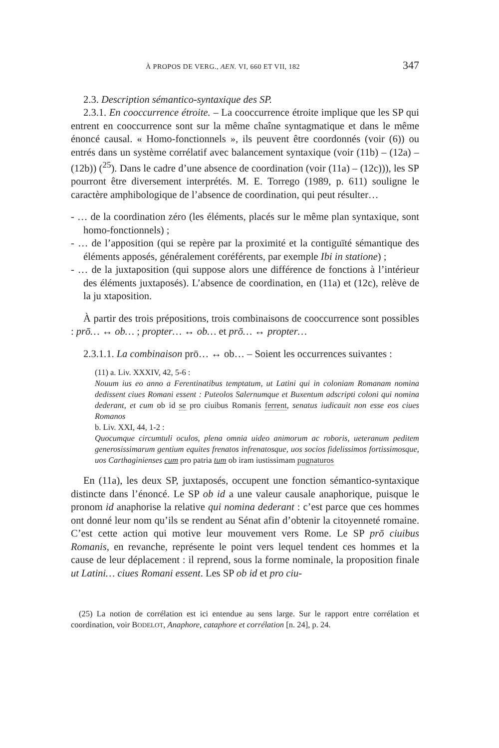À PROPOS DE VERG., AEN. VI, 660 ET VII, 182 347
2.3. Description sémantico-syntaxique des SP.
2.3.1. En cooccurrence étroite. – La cooccurrence étroite implique que les SP qui entrent en cooccurrence sont sur la même chaîne syntagmatique et dans le même énoncé causal. « Homo-fonctionnels », ils peuvent être coordonnés (voir (6)) ou entrés dans un système corrélatif avec balancement syntaxique (voir (11b) – (12a) – (12b)) (<sup>25</sup>). Dans le cadre d’une absence de coordination (voir (11a) – (12c))), les SP pourront être diversement interprétés. M. E. Torrego (1989, p. 611) souligne le caractère amphibologique de l’absence de coordination, qui peut résulter…
- … de la coordination zéro (les éléments, placés sur le même plan syntaxique, sont homo-fonctionnels) ;
- … de l’apposition (qui se repère par la proximité et la contiguïté sémantique des éléments apposés, généralement coréférents, par exemple Ibi in statione) ;
- … de la juxtaposition (qui suppose alors une différence de fonctions à l’intérieur des éléments juxtaposés). L’absence de coordination, en (11a) et (12c), relève de la ju xtaposition.
À partir des trois prépositions, trois combinaisons de cooccurrence sont possibles : prō… ↔ ob… ; propter… ↔ ob… et prō… ↔ propter…
2.3.1.1. La combinaison prō… ↔ ob… – Soient les occurrences suivantes :
(11) a. Liv. XXXIV, 42, 5-6 :
Nouum ius eo anno a Ferentinatibus temptatum, ut Latini qui in coloniam Romanam nomina dedissent ciues Romani essent : Puteolos Salernumque et Buxentum adscripti coloni qui nomina dederant, et cum ob id se pro ciuibus Romanis ferrent, senatus iudicauit non esse eos ciues Romanos
b. Liv. XXI, 44, 1-2 :
Quocumque circumtuli oculos, plena omnia uideo animorum ac roboris, ueteranum peditem generosissimarum gentium equites frenatos infrenatosque, uos socios fidelissimos fortissimosque, uos Carthaginienses cum pro patria tum ob iram iustissimam pugnaturos
En (11a), les deux SP, juxtaposés, occupent une fonction sémantico-syntaxique distincte dans l’énoncé. Le SP ob id a une valeur causale anaphorique, puisque le pronom id anaphorise la relative qui nomina dederant : c’est parce que ces hommes ont donné leur nom qu’ils se rendent au Sénat afin d’obtenir la citoyenneté romaine. C’est cette action qui motive leur mouvement vers Rome. Le SP prō ciuibus Romanis, en revanche, représente le point vers lequel tendent ces hommes et la cause de leur déplacement : il reprend, sous la forme nominale, la proposition finale ut Latini… ciues Romani essent. Les SP ob id et pro ciu-
(25) La notion de corrélation est ici entendue au sens large. Sur le rapport entre corrélation et coordination, voir BODELOT, Anaphore, cataphore et corrélation [n. 24], p. 24.